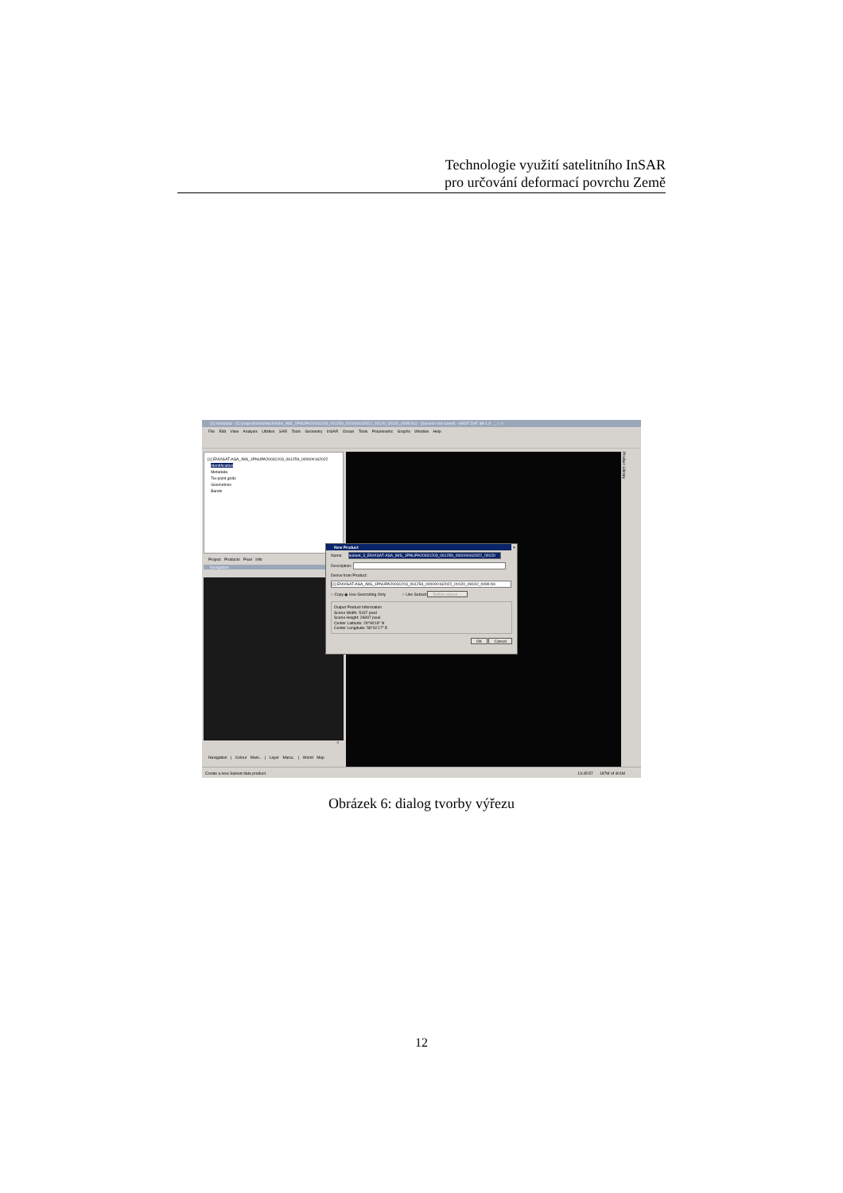Technologie využití satelitního InSAR
pro určování deformací povrchu Země
[1] metadata - [C:\projects\insar\tech\ASA_IMS_1PNUPA20031203_061259_000000162022_00120_09192_0099.N1] - [Session not saved] - NEST DAT 4B-1.0 _ □ ×
File Edit View Analysis Utilities SAR Tools Geometry InSAR Ocean Tools Polarimetric Graphs Window Help
[1] ENVISAT-ASA_IMS_1PNUPA20031203_061259_000000162022
Identification
Metadata
Tie-point grids
Geometries
Bands
Project Products Pixel Info
Navigation
?
Navigation | Colour Mani.. | Layer Mana.. | World Map
Product Library
New Product ×
Name: subset_3_ENVISAT-ASA_IMS_1PNUPA20031203_061259_000000162022_00120
Description:
Derive from Product:
[1] ENVISAT-ASA_IMS_1PNUPA20031203_061259_000000162022_00120_09192_0099.N1
○ Copy ◉ Use Geocoding Only ○ Use Subset Define subset ...
Output Product Information
Scene Width: 5167 pixel
Scene Height: 26897 pixel
Center Latitude: 29°08'19" N
Center Longitude: 58°31'17" E
OK Cancel
Create a new Subset data product. 13:45:57 187M of 401M
Obrázek 6: dialog tvorby výřezu
12